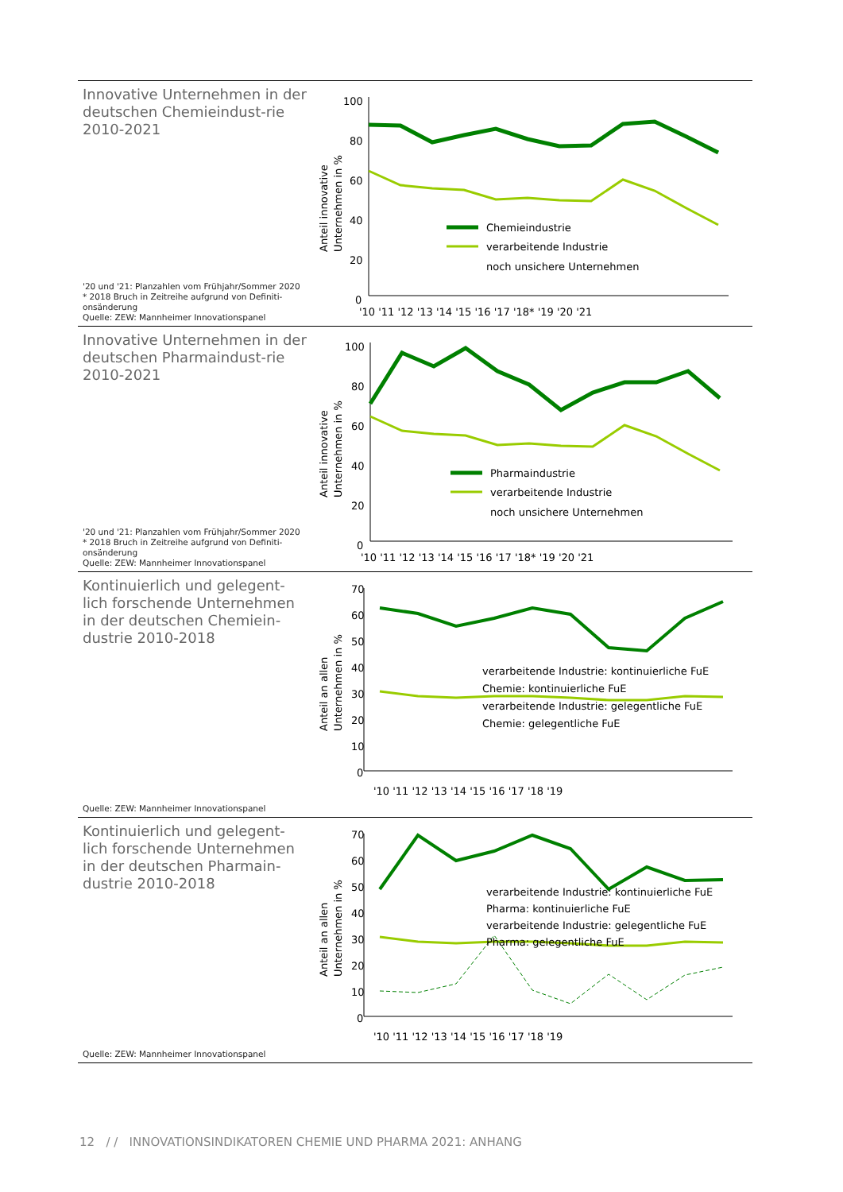Innovative Unternehmen in der deutschen Chemieindust-rie 2010-2021
'20 und '21: Planzahlen vom Frühjahr/Sommer 2020
* 2018 Bruch in Zeitreihe aufgrund von Definiti-onsänderung
Quelle: ZEW: Mannheimer Innovationspanel
Anteil innovative
Unternehmen in %
100
80
60
40
20
0
Chemieindustrie
verarbeitende Industrie
noch unsichere Unternehmen
'10 '11 '12 '13 '14 '15 '16 '17 '18* '19 '20 '21
Innovative Unternehmen in der deutschen Pharmaindust-rie 2010-2021
'20 und '21: Planzahlen vom Frühjahr/Sommer 2020
* 2018 Bruch in Zeitreihe aufgrund von Definiti-onsänderung
Quelle: ZEW: Mannheimer Innovationspanel
Anteil innovative
Unternehmen in %
100
80
60
40
20
0
Pharmaindustrie
verarbeitende Industrie
noch unsichere Unternehmen
'10 '11 '12 '13 '14 '15 '16 '17 '18* '19 '20 '21
Kontinuierlich und gelegent-lich forschende Unternehmen in der deutschen Chemiein-dustrie 2010-2018
Quelle: ZEW: Mannheimer Innovationspanel
Anteil an allen
Unternehmen in %
70
60
50
40
30
20
10
0
verarbeitende Industrie: kontinuierliche FuE
Chemie: kontinuierliche FuE
verarbeitende Industrie: gelegentliche FuE
Chemie: gelegentliche FuE
'10 '11 '12 '13 '14 '15 '16 '17 '18 '19
Kontinuierlich und gelegent-lich forschende Unternehmen in der deutschen Pharmain-dustrie 2010-2018
Quelle: ZEW: Mannheimer Innovationspanel
Anteil an allen
Unternehmen in %
70
60
50
40
30
20
10
0
verarbeitende Industrie: kontinuierliche FuE
Pharma: kontinuierliche FuE
verarbeitende Industrie: gelegentliche FuE
Pharma: gelegentliche FuE
'10 '11 '12 '13 '14 '15 '16 '17 '18 '19
12 / / INNOVATIONSINDIKATOREN CHEMIE UND PHARMA 2021: ANHANG